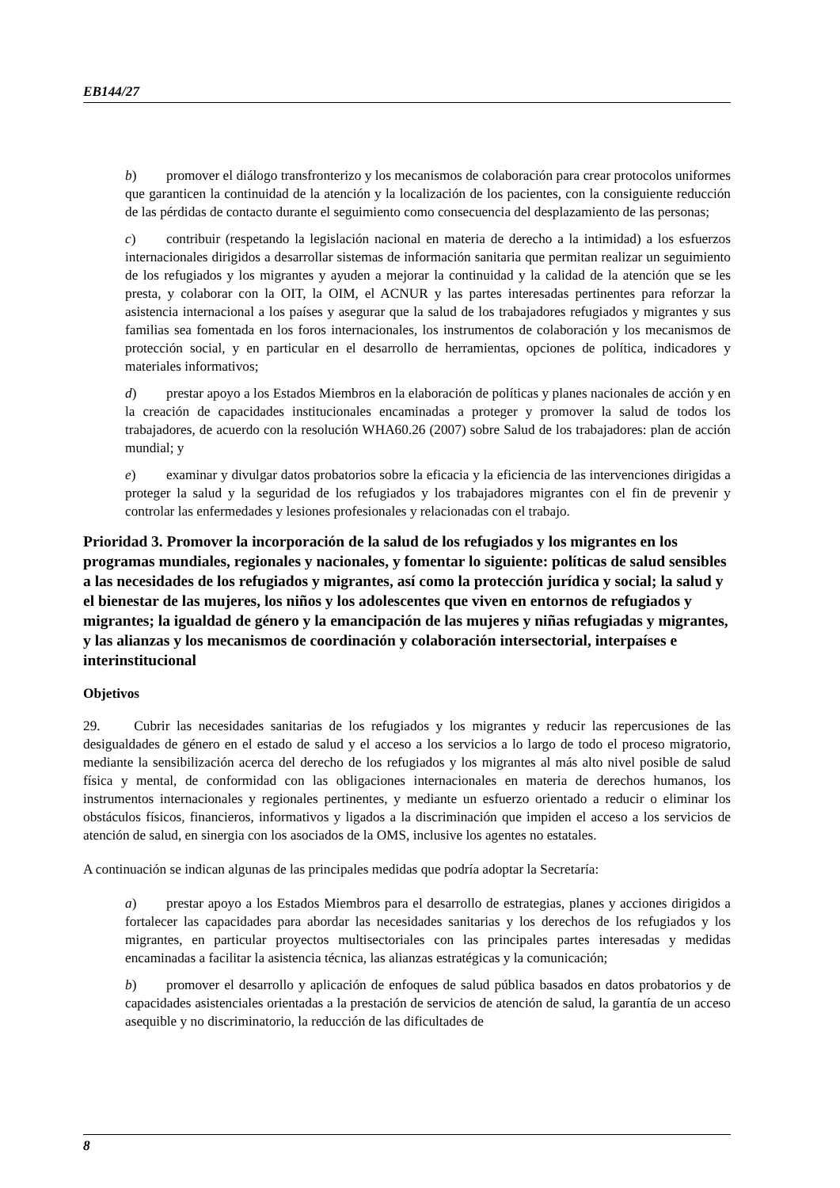EB144/27
b) promover el diálogo transfronterizo y los mecanismos de colaboración para crear protocolos uniformes que garanticen la continuidad de la atención y la localización de los pacientes, con la consiguiente reducción de las pérdidas de contacto durante el seguimiento como consecuencia del desplazamiento de las personas;
c) contribuir (respetando la legislación nacional en materia de derecho a la intimidad) a los esfuerzos internacionales dirigidos a desarrollar sistemas de información sanitaria que permitan realizar un seguimiento de los refugiados y los migrantes y ayuden a mejorar la continuidad y la calidad de la atención que se les presta, y colaborar con la OIT, la OIM, el ACNUR y las partes interesadas pertinentes para reforzar la asistencia internacional a los países y asegurar que la salud de los trabajadores refugiados y migrantes y sus familias sea fomentada en los foros internacionales, los instrumentos de colaboración y los mecanismos de protección social, y en particular en el desarrollo de herramientas, opciones de política, indicadores y materiales informativos;
d) prestar apoyo a los Estados Miembros en la elaboración de políticas y planes nacionales de acción y en la creación de capacidades institucionales encaminadas a proteger y promover la salud de todos los trabajadores, de acuerdo con la resolución WHA60.26 (2007) sobre Salud de los trabajadores: plan de acción mundial; y
e) examinar y divulgar datos probatorios sobre la eficacia y la eficiencia de las intervenciones dirigidas a proteger la salud y la seguridad de los refugiados y los trabajadores migrantes con el fin de prevenir y controlar las enfermedades y lesiones profesionales y relacionadas con el trabajo.
Prioridad 3. Promover la incorporación de la salud de los refugiados y los migrantes en los programas mundiales, regionales y nacionales, y fomentar lo siguiente: políticas de salud sensibles a las necesidades de los refugiados y migrantes, así como la protección jurídica y social; la salud y el bienestar de las mujeres, los niños y los adolescentes que viven en entornos de refugiados y migrantes; la igualdad de género y la emancipación de las mujeres y niñas refugiadas y migrantes, y las alianzas y los mecanismos de coordinación y colaboración intersectorial, interpaíses e interinstitucional
Objetivos
29. Cubrir las necesidades sanitarias de los refugiados y los migrantes y reducir las repercusiones de las desigualdades de género en el estado de salud y el acceso a los servicios a lo largo de todo el proceso migratorio, mediante la sensibilización acerca del derecho de los refugiados y los migrantes al más alto nivel posible de salud física y mental, de conformidad con las obligaciones internacionales en materia de derechos humanos, los instrumentos internacionales y regionales pertinentes, y mediante un esfuerzo orientado a reducir o eliminar los obstáculos físicos, financieros, informativos y ligados a la discriminación que impiden el acceso a los servicios de atención de salud, en sinergia con los asociados de la OMS, inclusive los agentes no estatales.
A continuación se indican algunas de las principales medidas que podría adoptar la Secretaría:
a) prestar apoyo a los Estados Miembros para el desarrollo de estrategias, planes y acciones dirigidos a fortalecer las capacidades para abordar las necesidades sanitarias y los derechos de los refugiados y los migrantes, en particular proyectos multisectoriales con las principales partes interesadas y medidas encaminadas a facilitar la asistencia técnica, las alianzas estratégicas y la comunicación;
b) promover el desarrollo y aplicación de enfoques de salud pública basados en datos probatorios y de capacidades asistenciales orientadas a la prestación de servicios de atención de salud, la garantía de un acceso asequible y no discriminatorio, la reducción de las dificultades de
8